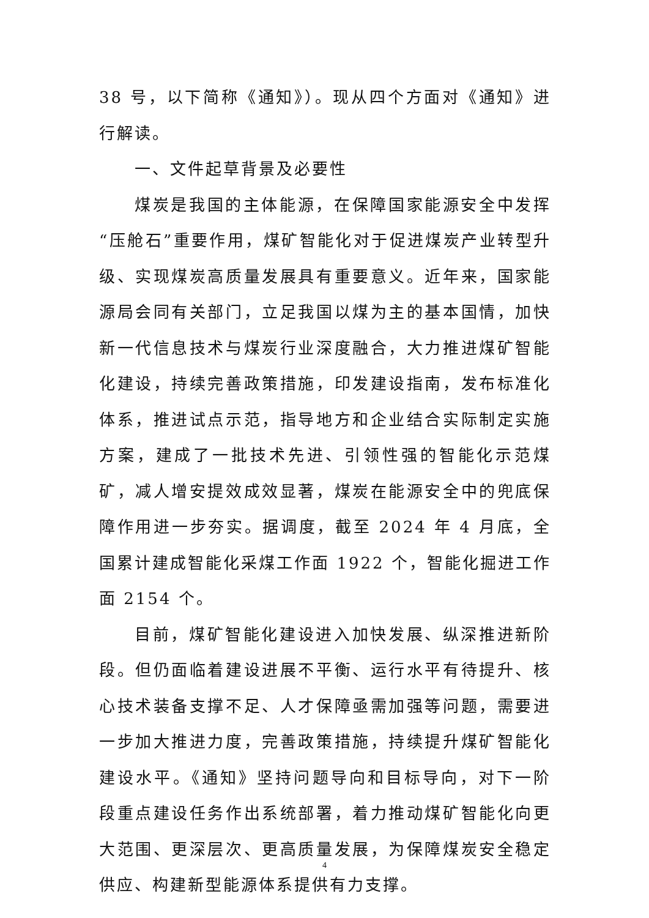38 号，以下简称《通知》）。现从四个方面对《通知》进行解读。
一、文件起草背景及必要性
煤炭是我国的主体能源，在保障国家能源安全中发挥“压舱石”重要作用，煤矿智能化对于促进煤炭产业转型升级、实现煤炭高质量发展具有重要意义。近年来，国家能源局会同有关部门，立足我国以煤为主的基本国情，加快新一代信息技术与煤炭行业深度融合，大力推进煤矿智能化建设，持续完善政策措施，印发建设指南，发布标准化体系，推进试点示范，指导地方和企业结合实际制定实施方案，建成了一批技术先进、引领性强的智能化示范煤矿，减人增安提效成效显著，煤炭在能源安全中的兜底保障作用进一步夯实。据调度，截至 2024 年 4 月底，全国累计建成智能化采煤工作面 1922 个，智能化掘进工作面 2154 个。
目前，煤矿智能化建设进入加快发展、纵深推进新阶段。但仍面临着建设进展不平衡、运行水平有待提升、核心技术装备支撑不足、人才保障亟需加强等问题，需要进一步加大推进力度，完善政策措施，持续提升煤矿智能化建设水平。《通知》坚持问题导向和目标导向，对下一阶段重点建设任务作出系统部署，着力推动煤矿智能化向更大范围、更深层次、更高质量发展，为保障煤炭安全稳定供应、构建新型能源体系提供有力支撑。
4